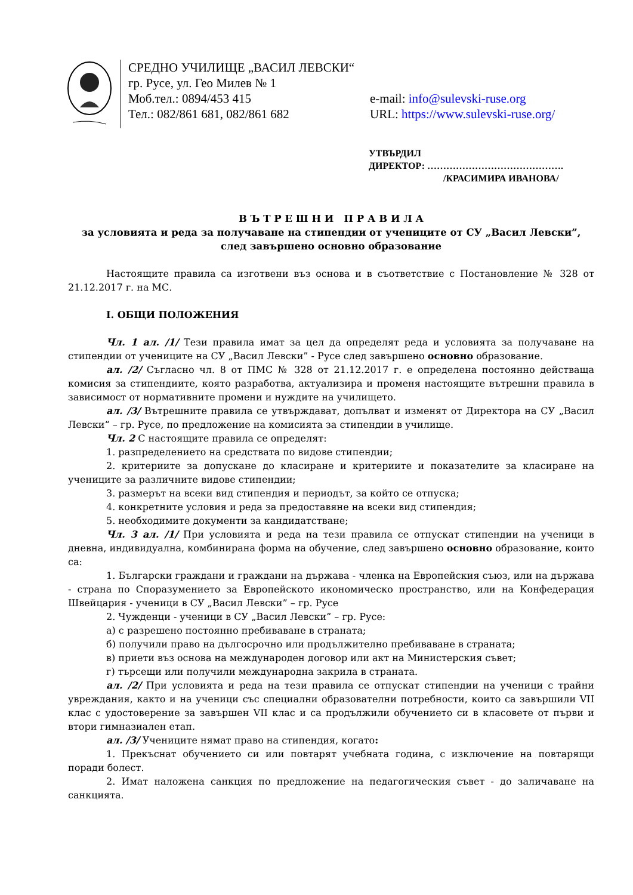СРЕДНО УЧИЛИЩЕ „ВАСИЛ ЛЕВСКИ“
гр. Русе, ул. Гео Милев № 1
Моб.тел.: 0894/453 415 e-mail: info@sulevski-ruse.org
Тел.: 082/861 681, 082/861 682 URL: https://www.sulevski-ruse.org/
УТВЪРДИЛ
ДИРЕКТОР: …………………………………….
/КРАСИМИРА ИВАНОВА/
В Ъ Т Р Е Ш Н И П Р А В И Л А
за условията и реда за получаване на стипендии от учениците от СУ „Васил Левски”,
след завършено основно образование
Настоящите правила са изготвени въз основа и в съответствие с Постановление № 328 от 21.12.2017 г. на МС.
I. ОБЩИ ПОЛОЖЕНИЯ
Чл. 1 ал. /1/ Тези правила имат за цел да определят реда и условията за получаване на стипендии от учениците на СУ „Васил Левски” - Русе след завършено основно образование.
ал. /2/ Съгласно чл. 8 от ПМС № 328 от 21.12.2017 г. е определена постоянно действаща комисия за стипендиите, която разработва, актуализира и променя настоящите вътрешни правила в зависимост от нормативните промени и нуждите на училището.
ал. /3/ Вътрешните правила се утвърждават, допълват и изменят от Директора на СУ „Васил Левски“ – гр. Русе, по предложение на комисията за стипендии в училище.
Чл. 2 С настоящите правила се определят:
1. разпределението на средствата по видове стипендии;
2. критериите за допускане до класиране и критериите и показателите за класиране на учениците за различните видове стипендии;
3. размерът на всеки вид стипендия и периодът, за който се отпуска;
4. конкретните условия и реда за предоставяне на всеки вид стипендия;
5. необходимите документи за кандидатстване;
Чл. 3 ал. /1/ При условията и реда на тези правила се отпускат стипендии на ученици в дневна, индивидуална, комбинирана форма на обучение, след завършено основно образование, които са:
1. Български граждани и граждани на държава - членка на Европейския съюз, или на държава - страна по Споразумението за Европейското икономическо пространство, или на Конфедерация Швейцария - ученици в СУ „Васил Левски” – гр. Русе
2. Чужденци - ученици в СУ „Васил Левски” – гр. Русе:
а) с разрешено постоянно пребиваване в страната;
б) получили право на дългосрочно или продължително пребиваване в страната;
в) приети въз основа на международен договор или акт на Министерския съвет;
г) търсещи или получили международна закрила в страната.
ал. /2/ При условията и реда на тези правила се отпускат стипендии на ученици с трайни увреждания, както и на ученици със специални образователни потребности, които са завършили VII клас с удостоверение за завършен VII клас и са продължили обучението си в класовете от първи и втори гимназиален етап.
ал. /3/ Учениците нямат право на стипендия, когато:
1. Прекъснат обучението си или повтарят учебната година, с изключение на повтарящи поради болест.
2. Имат наложена санкция по предложение на педагогическия съвет - до заличаване на санкцията.